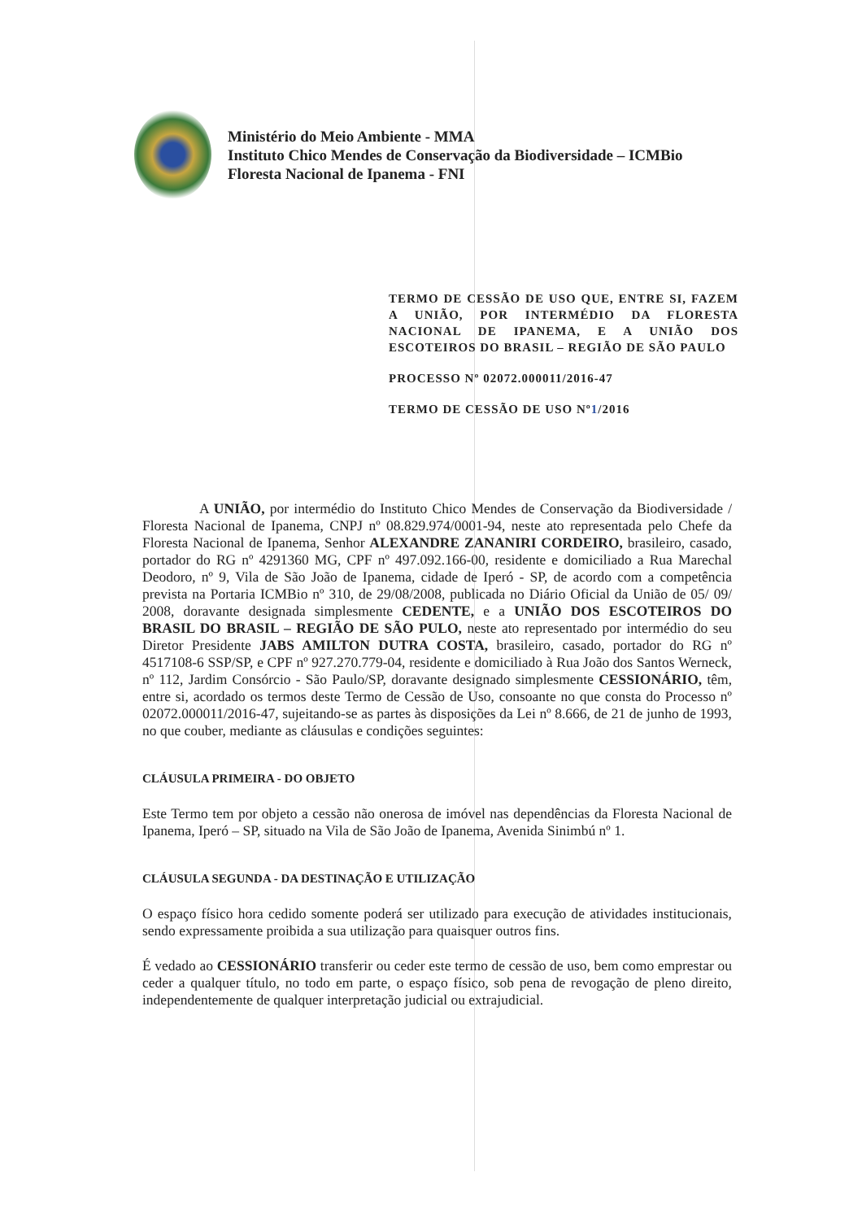Ministério do Meio Ambiente - MMA
Instituto Chico Mendes de Conservação da Biodiversidade – ICMBio
Floresta Nacional de Ipanema - FNI
TERMO DE CESSÃO DE USO QUE, ENTRE SI, FAZEM A UNIÃO, POR INTERMÉDIO DA FLORESTA NACIONAL DE IPANEMA, E A UNIÃO DOS ESCOTEIROS DO BRASIL – REGIÃO DE SÃO PAULO
PROCESSO Nº 02072.000011/2016-47
TERMO DE CESSÃO DE USO Nº1/2016
    A UNIÃO, por intermédio do Instituto Chico Mendes de Conservação da Biodiversidade / Floresta Nacional de Ipanema, CNPJ nº 08.829.974/0001-94, neste ato representada pelo Chefe da Floresta Nacional de Ipanema, Senhor ALEXANDRE ZANANIRI CORDEIRO, brasileiro, casado, portador do RG nº 4291360 MG, CPF nº 497.092.166-00, residente e domiciliado a Rua Marechal Deodoro, nº 9, Vila de São João de Ipanema, cidade de Iperó - SP, de acordo com a competência prevista na Portaria ICMBio nº 310, de 29/08/2008, publicada no Diário Oficial da União de 05/ 09/ 2008, doravante designada simplesmente CEDENTE, e a UNIÃO DOS ESCOTEIROS DO BRASIL DO BRASIL – REGIÃO DE SÃO PULO, neste ato representado por intermédio do seu Diretor Presidente JABS AMILTON DUTRA COSTA, brasileiro, casado, portador do RG nº 4517108-6 SSP/SP, e CPF nº 927.270.779-04, residente e domiciliado à Rua João dos Santos Werneck, nº 112, Jardim Consórcio - São Paulo/SP, doravante designado simplesmente CESSIONÁRIO, têm, entre si, acordado os termos deste Termo de Cessão de Uso, consoante no que consta do Processo nº 02072.000011/2016-47, sujeitando-se as partes às disposições da Lei nº 8.666, de 21 de junho de 1993, no que couber, mediante as cláusulas e condições seguintes:
CLÁUSULA PRIMEIRA - DO OBJETO
Este Termo tem por objeto a cessão não onerosa de imóvel nas dependências da Floresta Nacional de Ipanema, Iperó – SP, situado na Vila de São João de Ipanema, Avenida Sinimbú nº 1.
CLÁUSULA SEGUNDA - DA DESTINAÇÃO E UTILIZAÇÃO
O espaço físico hora cedido somente poderá ser utilizado para execução de atividades institucionais, sendo expressamente proibida a sua utilização para quaisquer outros fins.
É vedado ao CESSIONÁRIO transferir ou ceder este termo de cessão de uso, bem como emprestar ou ceder a qualquer título, no todo em parte, o espaço físico, sob pena de revogação de pleno direito, independentemente de qualquer interpretação judicial ou extrajudicial.